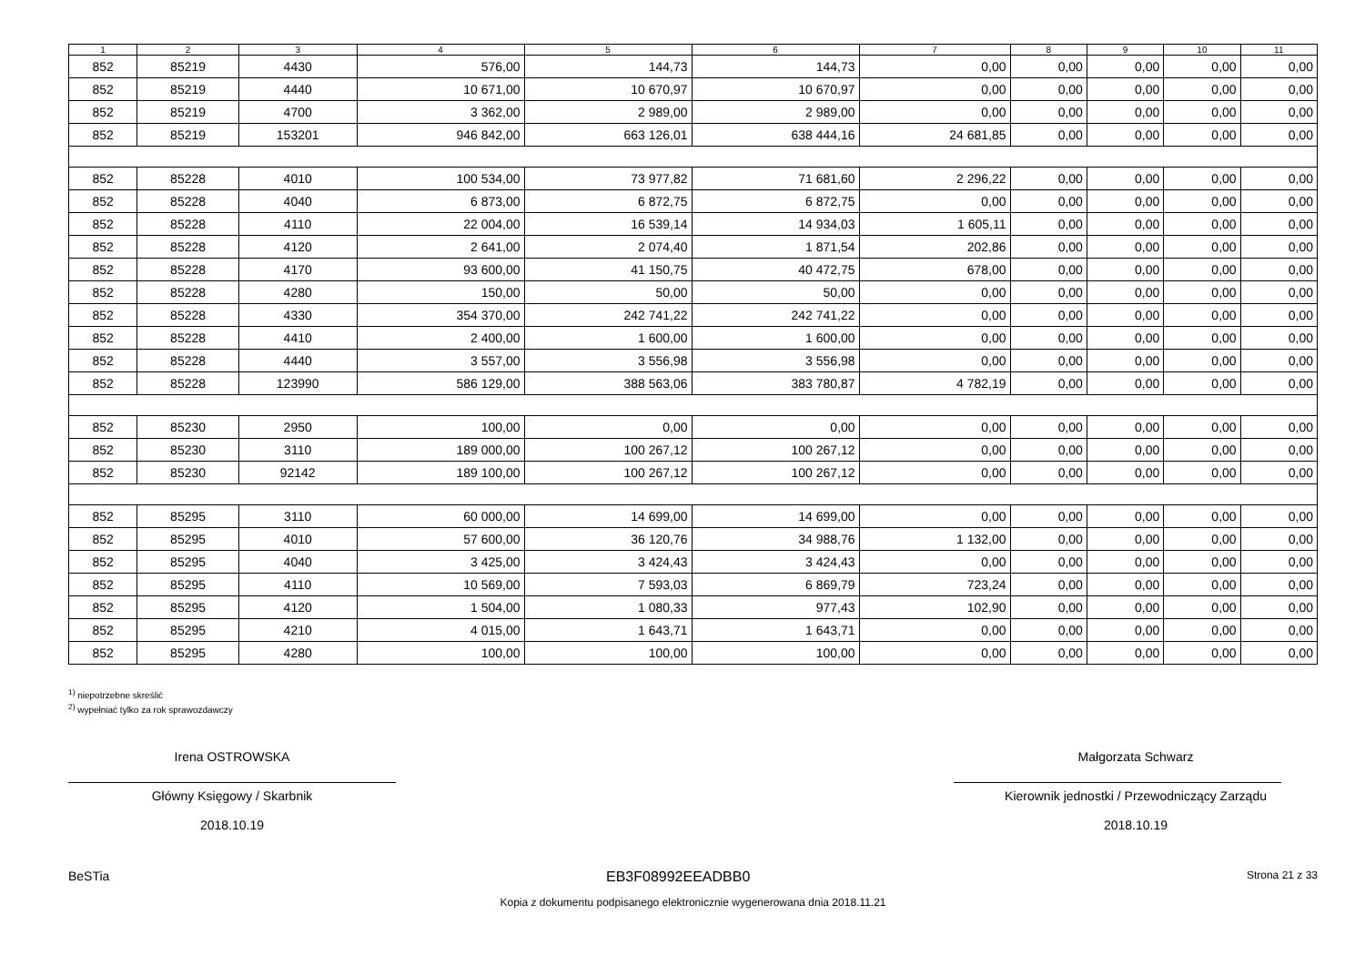| 1 | 2 | 3 | 4 | 5 | 6 | 7 | 8 | 9 | 10 | 11 |
| --- | --- | --- | --- | --- | --- | --- | --- | --- | --- | --- |
| 852 | 85219 | 4430 | 576,00 | 144,73 | 144,73 | 0,00 | 0,00 | 0,00 | 0,00 | 0,00 |
| 852 | 85219 | 4440 | 10 671,00 | 10 670,97 | 10 670,97 | 0,00 | 0,00 | 0,00 | 0,00 | 0,00 |
| 852 | 85219 | 4700 | 3 362,00 | 2 989,00 | 2 989,00 | 0,00 | 0,00 | 0,00 | 0,00 | 0,00 |
| 852 | 85219 | 153201 | 946 842,00 | 663 126,01 | 638 444,16 | 24 681,85 | 0,00 | 0,00 | 0,00 | 0,00 |
| 852 | 85228 | 4010 | 100 534,00 | 73 977,82 | 71 681,60 | 2 296,22 | 0,00 | 0,00 | 0,00 | 0,00 |
| 852 | 85228 | 4040 | 6 873,00 | 6 872,75 | 6 872,75 | 0,00 | 0,00 | 0,00 | 0,00 | 0,00 |
| 852 | 85228 | 4110 | 22 004,00 | 16 539,14 | 14 934,03 | 1 605,11 | 0,00 | 0,00 | 0,00 | 0,00 |
| 852 | 85228 | 4120 | 2 641,00 | 2 074,40 | 1 871,54 | 202,86 | 0,00 | 0,00 | 0,00 | 0,00 |
| 852 | 85228 | 4170 | 93 600,00 | 41 150,75 | 40 472,75 | 678,00 | 0,00 | 0,00 | 0,00 | 0,00 |
| 852 | 85228 | 4280 | 150,00 | 50,00 | 50,00 | 0,00 | 0,00 | 0,00 | 0,00 | 0,00 |
| 852 | 85228 | 4330 | 354 370,00 | 242 741,22 | 242 741,22 | 0,00 | 0,00 | 0,00 | 0,00 | 0,00 |
| 852 | 85228 | 4410 | 2 400,00 | 1 600,00 | 1 600,00 | 0,00 | 0,00 | 0,00 | 0,00 | 0,00 |
| 852 | 85228 | 4440 | 3 557,00 | 3 556,98 | 3 556,98 | 0,00 | 0,00 | 0,00 | 0,00 | 0,00 |
| 852 | 85228 | 123990 | 586 129,00 | 388 563,06 | 383 780,87 | 4 782,19 | 0,00 | 0,00 | 0,00 | 0,00 |
| 852 | 85230 | 2950 | 100,00 | 0,00 | 0,00 | 0,00 | 0,00 | 0,00 | 0,00 | 0,00 |
| 852 | 85230 | 3110 | 189 000,00 | 100 267,12 | 100 267,12 | 0,00 | 0,00 | 0,00 | 0,00 | 0,00 |
| 852 | 85230 | 92142 | 189 100,00 | 100 267,12 | 100 267,12 | 0,00 | 0,00 | 0,00 | 0,00 | 0,00 |
| 852 | 85295 | 3110 | 60 000,00 | 14 699,00 | 14 699,00 | 0,00 | 0,00 | 0,00 | 0,00 | 0,00 |
| 852 | 85295 | 4010 | 57 600,00 | 36 120,76 | 34 988,76 | 1 132,00 | 0,00 | 0,00 | 0,00 | 0,00 |
| 852 | 85295 | 4040 | 3 425,00 | 3 424,43 | 3 424,43 | 0,00 | 0,00 | 0,00 | 0,00 | 0,00 |
| 852 | 85295 | 4110 | 10 569,00 | 7 593,03 | 6 869,79 | 723,24 | 0,00 | 0,00 | 0,00 | 0,00 |
| 852 | 85295 | 4120 | 1 504,00 | 1 080,33 | 977,43 | 102,90 | 0,00 | 0,00 | 0,00 | 0,00 |
| 852 | 85295 | 4210 | 4 015,00 | 1 643,71 | 1 643,71 | 0,00 | 0,00 | 0,00 | 0,00 | 0,00 |
| 852 | 85295 | 4280 | 100,00 | 100,00 | 100,00 | 0,00 | 0,00 | 0,00 | 0,00 | 0,00 |
<sup>1)</sup> niepotrzebne skreślić
<sup>2)</sup> wypełniać tylko za rok sprawozdawczy
Irena OSTROWSKA
Główny Księgowy / Skarbnik
2018.10.19
Małgorzata Schwarz
Kierownik jednostki / Przewodniczący Zarządu
2018.10.19
BeSTia EB3F08992EEADBB0 Strona 21 z 33
Kopia z dokumentu podpisanego elektronicznie wygenerowana dnia 2018.11.21